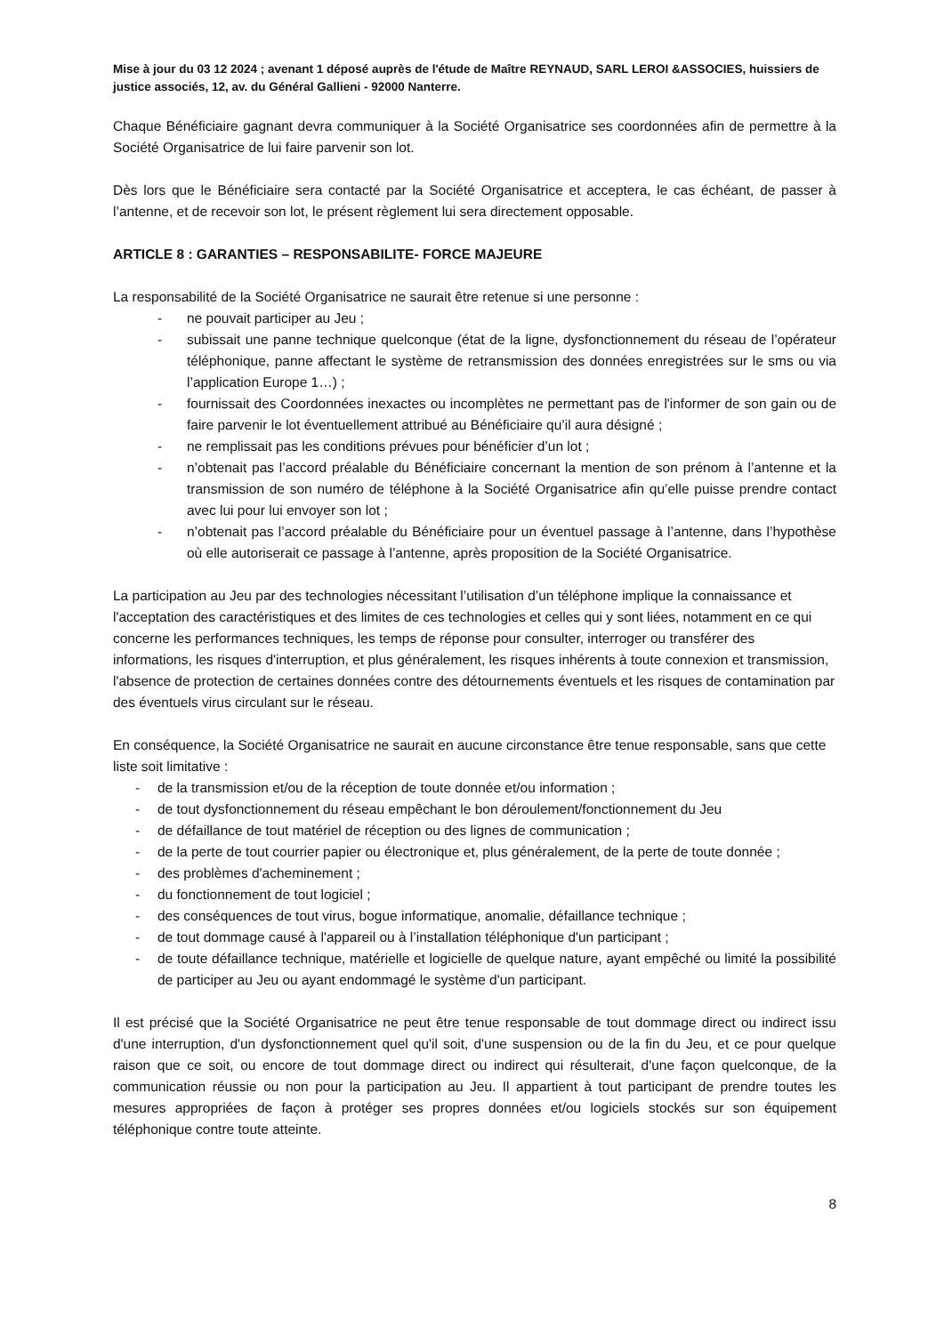Mise à jour du 03 12 2024 ; avenant 1 déposé auprès de l'étude de Maître REYNAUD, SARL LEROI &ASSOCIES, huissiers de justice associés, 12, av. du Général Gallieni - 92000 Nanterre.
Chaque Bénéficiaire gagnant devra communiquer à la Société Organisatrice ses coordonnées afin de permettre à la Société Organisatrice de lui faire parvenir son lot.
Dès lors que le Bénéficiaire sera contacté par la Société Organisatrice et acceptera, le cas échéant, de passer à l’antenne, et de recevoir son lot, le présent règlement lui sera directement opposable.
ARTICLE 8 : GARANTIES – RESPONSABILITE- FORCE MAJEURE
La responsabilité de la Société Organisatrice ne saurait être retenue si une personne :
- ne pouvait participer au Jeu ;
- subissait une panne technique quelconque (état de la ligne, dysfonctionnement du réseau de l’opérateur téléphonique, panne affectant le système de retransmission des données enregistrées sur le sms ou via l’application Europe 1…) ;
- fournissait des Coordonnées inexactes ou incomplètes ne permettant pas de l'informer de son gain ou de faire parvenir le lot éventuellement attribué au Bénéficiaire qu’il aura désigné ;
- ne remplissait pas les conditions prévues pour bénéficier d’un lot ;
- n’obtenait pas l’accord préalable du Bénéficiaire concernant la mention de son prénom à l’antenne et la transmission de son numéro de téléphone à la Société Organisatrice afin qu’elle puisse prendre contact avec lui pour lui envoyer son lot ;
- n’obtenait pas l’accord préalable du Bénéficiaire pour un éventuel passage à l’antenne, dans l’hypothèse où elle autoriserait ce passage à l’antenne, après proposition de la Société Organisatrice.
La participation au Jeu par des technologies nécessitant l’utilisation d’un téléphone implique la connaissance et l'acceptation des caractéristiques et des limites de ces technologies et celles qui y sont liées, notamment en ce qui concerne les performances techniques, les temps de réponse pour consulter, interroger ou transférer des informations, les risques d'interruption, et plus généralement, les risques inhérents à toute connexion et transmission, l'absence de protection de certaines données contre des détournements éventuels et les risques de contamination par des éventuels virus circulant sur le réseau.
En conséquence, la Société Organisatrice ne saurait en aucune circonstance être tenue responsable, sans que cette liste soit limitative :
- de la transmission et/ou de la réception de toute donnée et/ou information ;
- de tout dysfonctionnement du réseau empêchant le bon déroulement/fonctionnement du Jeu
- de défaillance de tout matériel de réception ou des lignes de communication ;
- de la perte de tout courrier papier ou électronique et, plus généralement, de la perte de toute donnée ;
- des problèmes d'acheminement ;
- du fonctionnement de tout logiciel ;
- des conséquences de tout virus, bogue informatique, anomalie, défaillance technique ;
- de tout dommage causé à l'appareil ou à l’installation téléphonique d'un participant ;
- de toute défaillance technique, matérielle et logicielle de quelque nature, ayant empêché ou limité la possibilité de participer au Jeu ou ayant endommagé le système d'un participant.
Il est précisé que la Société Organisatrice ne peut être tenue responsable de tout dommage direct ou indirect issu d'une interruption, d'un dysfonctionnement quel qu'il soit, d'une suspension ou de la fin du Jeu, et ce pour quelque raison que ce soit, ou encore de tout dommage direct ou indirect qui résulterait, d'une façon quelconque, de la communication réussie ou non pour la participation au Jeu. Il appartient à tout participant de prendre toutes les mesures appropriées de façon à protéger ses propres données et/ou logiciels stockés sur son équipement téléphonique contre toute atteinte.
8